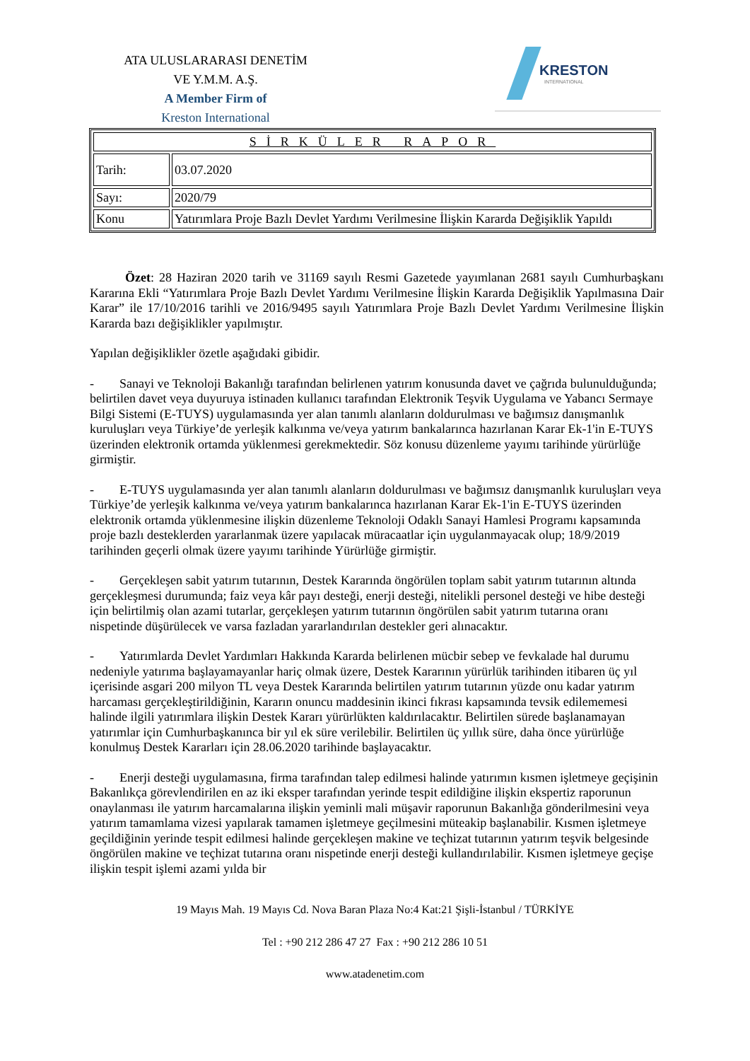ATA ULUSLARARASI DENETİM
VE Y.M.M. A.Ş.
A Member Firm of
Kreston International
KRESTON
INTERNATIONAL
| SİRKÜLER RAPOR | |
| Tarih: | 03.07.2020 |
| Sayı: | 2020/79 |
| Konu | Yatırımlara Proje Bazlı Devlet Yardımı Verilmesine İlişkin Kararda Değişiklik Yapıldı |
Özet: 28 Haziran 2020 tarih ve 31169 sayılı Resmi Gazetede yayımlanan 2681 sayılı Cumhurbaşkanı Kararına Ekli “Yatırımlara Proje Bazlı Devlet Yardımı Verilmesine İlişkin Kararda Değişiklik Yapılmasına Dair Karar” ile 17/10/2016 tarihli ve 2016/9495 sayılı Yatırımlara Proje Bazlı Devlet Yardımı Verilmesine İlişkin Kararda bazı değişiklikler yapılmıştır.
Yapılan değişiklikler özetle aşağıdaki gibidir.
- Sanayi ve Teknoloji Bakanlığı tarafından belirlenen yatırım konusunda davet ve çağrıda bulunulduğunda; belirtilen davet veya duyuruya istinaden kullanıcı tarafından Elektronik Teşvik Uygulama ve Yabancı Sermaye Bilgi Sistemi (E-TUYS) uygulamasında yer alan tanımlı alanların doldurulması ve bağımsız danışmanlık kuruluşları veya Türkiye’de yerleşik kalkınma ve/veya yatırım bankalarınca hazırlanan Karar Ek-1'in E-TUYS üzerinden elektronik ortamda yüklenmesi gerekmektedir. Söz konusu düzenleme yayımı tarihinde yürürlüğe girmiştir.
- E-TUYS uygulamasında yer alan tanımlı alanların doldurulması ve bağımsız danışmanlık kuruluşları veya Türkiye’de yerleşik kalkınma ve/veya yatırım bankalarınca hazırlanan Karar Ek-1'in E-TUYS üzerinden elektronik ortamda yüklenmesine ilişkin düzenleme Teknoloji Odaklı Sanayi Hamlesi Programı kapsamında proje bazlı desteklerden yararlanmak üzere yapılacak müracaatlar için uygulanmayacak olup; 18/9/2019 tarihinden geçerli olmak üzere yayımı tarihinde Yürürlüğe girmiştir.
- Gerçekleşen sabit yatırım tutarının, Destek Kararında öngörülen toplam sabit yatırım tutarının altında gerçekleşmesi durumunda; faiz veya kâr payı desteği, enerji desteği, nitelikli personel desteği ve hibe desteği için belirtilmiş olan azami tutarlar, gerçekleşen yatırım tutarının öngörülen sabit yatırım tutarına oranı nispetinde düşürülecek ve varsa fazladan yararlandırılan destekler geri alınacaktır.
- Yatırımlarda Devlet Yardımları Hakkında Kararda belirlenen mücbir sebep ve fevkalade hal durumu nedeniyle yatırıma başlayamayanlar hariç olmak üzere, Destek Kararının yürürlük tarihinden itibaren üç yıl içerisinde asgari 200 milyon TL veya Destek Kararında belirtilen yatırım tutarının yüzde onu kadar yatırım harcaması gerçekleştirildiğinin, Kararın onuncu maddesinin ikinci fıkrası kapsamında tevsik edilememesi halinde ilgili yatırımlara ilişkin Destek Kararı yürürlükten kaldırılacaktır. Belirtilen sürede başlanamayan yatırımlar için Cumhurbaşkanınca bir yıl ek süre verilebilir. Belirtilen üç yıllık süre, daha önce yürürlüğe konulmuş Destek Kararları için 28.06.2020 tarihinde başlayacaktır.
- Enerji desteği uygulamasına, firma tarafından talep edilmesi halinde yatırımın kısmen işletmeye geçişinin Bakanlıkça görevlendirilen en az iki eksper tarafından yerinde tespit edildiğine ilişkin ekspertiz raporunun onaylanması ile yatırım harcamalarına ilişkin yeminli mali müşavir raporunun Bakanlığa gönderilmesini veya yatırım tamamlama vizesi yapılarak tamamen işletmeye geçilmesini müteakip başlanabilir. Kısmen işletmeye geçildiğinin yerinde tespit edilmesi halinde gerçekleşen makine ve teçhizat tutarının yatırım teşvik belgesinde öngörülen makine ve teçhizat tutarına oranı nispetinde enerji desteği kullandırılabilir. Kısmen işletmeye geçişe ilişkin tespit işlemi azami yılda bir
19 Mayıs Mah. 19 Mayıs Cd. Nova Baran Plaza No:4 Kat:21 Şişli-İstanbul / TÜRKİYE
Tel : +90 212 286 47 27 Fax : +90 212 286 10 51
www.atadenetim.com